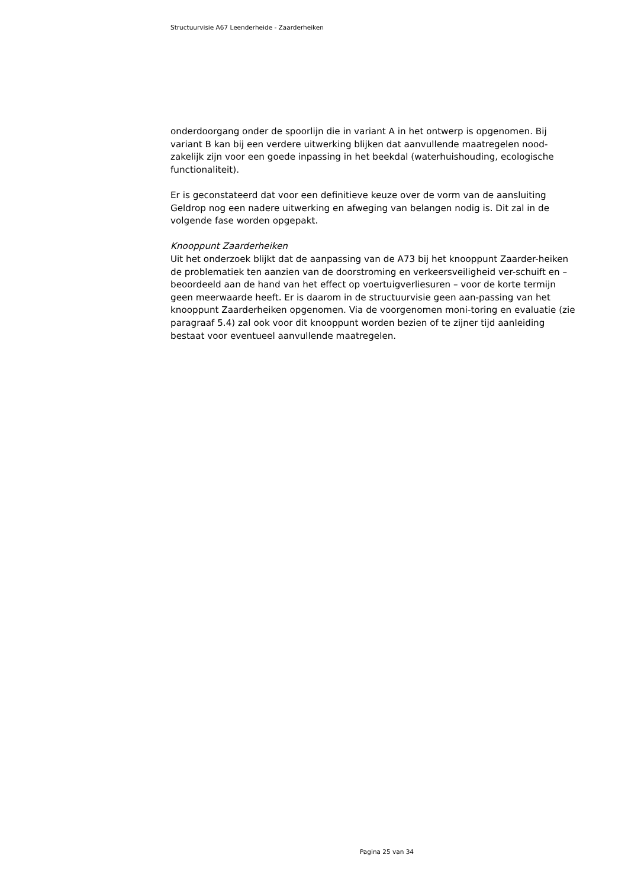Structuurvisie A67 Leenderheide - Zaarderheiken
onderdoorgang onder de spoorlijn die in variant A in het ontwerp is opgenomen. Bij variant B kan bij een verdere uitwerking blijken dat aanvullende maatregelen nood-zakelijk zijn voor een goede inpassing in het beekdal (waterhuishouding, ecologische functionaliteit).
Er is geconstateerd dat voor een definitieve keuze over de vorm van de aansluiting Geldrop nog een nadere uitwerking en afweging van belangen nodig is. Dit zal in de volgende fase worden opgepakt.
Knooppunt Zaarderheiken
Uit het onderzoek blijkt dat de aanpassing van de A73 bij het knooppunt Zaarder-heiken de problematiek ten aanzien van de doorstroming en verkeersveiligheid ver-schuift en – beoordeeld aan de hand van het effect op voertuigverliesuren – voor de korte termijn geen meerwaarde heeft. Er is daarom in de structuurvisie geen aan-passing van het knooppunt Zaarderheiken opgenomen. Via de voorgenomen moni-toring en evaluatie (zie paragraaf 5.4) zal ook voor dit knooppunt worden bezien of te zijner tijd aanleiding bestaat voor eventueel aanvullende maatregelen.
Pagina 25 van 34